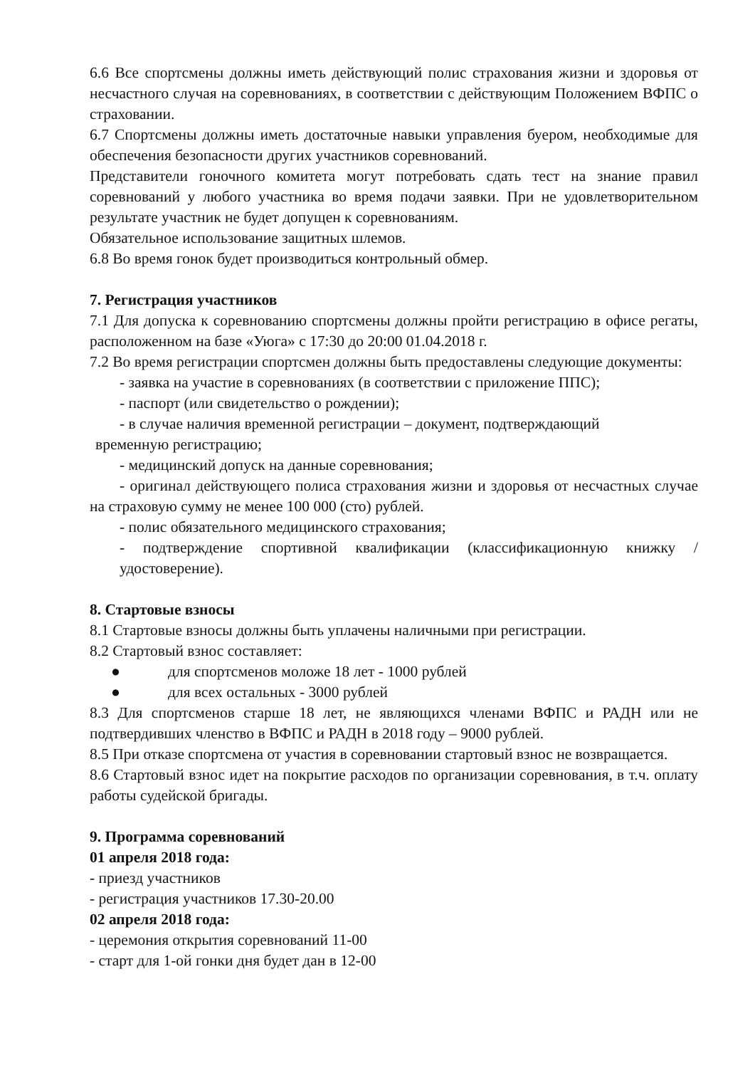6.6 Все спортсмены должны иметь действующий полис страхования жизни и здоровья от несчастного случая на соревнованиях, в соответствии с действующим Положением ВФПС о страховании.
6.7 Спортсмены должны иметь достаточные навыки управления буером, необходимые для обеспечения безопасности других участников соревнований.
Представители гоночного комитета могут потребовать сдать тест на знание правил соревнований у любого участника во время подачи заявки. При не удовлетворительном результате участник не будет допущен к соревнованиям.
Обязательное использование защитных шлемов.
6.8 Во время гонок будет производиться контрольный обмер.
7. Регистрация участников
7.1 Для допуска к соревнованию спортсмены должны пройти регистрацию в офисе регаты, расположенном на базе «Уюга» с 17:30 до 20:00 01.04.2018 г.
7.2 Во время регистрации спортсмен должны быть предоставлены следующие документы:
- заявка на участие в соревнованиях (в соответствии с приложение ППС);
- паспорт (или свидетельство о рождении);
- в случае наличия временной регистрации – документ, подтверждающий
временную регистрацию;
- медицинский допуск на данные соревнования;
- оригинал действующего полиса страхования жизни и здоровья от несчастных случае на страховую сумму не менее 100 000 (сто) рублей.
- полис обязательного медицинского страхования;
- подтверждение спортивной квалификации (классификационную книжку / удостоверение).
8. Стартовые взносы
8.1 Стартовые взносы должны быть уплачены наличными при регистрации.
8.2 Стартовый взнос составляет:
● для спортсменов моложе 18 лет - 1000 рублей
● для всех остальных - 3000 рублей
8.3 Для спортсменов старше 18 лет, не являющихся членами ВФПС и РАДН или не подтвердивших членство в ВФПС и РАДН в 2018 году – 9000 рублей.
8.5 При отказе спортсмена от участия в соревновании стартовый взнос не возвращается.
8.6 Стартовый взнос идет на покрытие расходов по организации соревнования, в т.ч. оплату работы судейской бригады.
9. Программа соревнований
01 апреля 2018 года:
- приезд участников
- регистрация участников 17.30-20.00
02 апреля 2018 года:
- церемония открытия соревнований 11-00
- старт для 1-ой гонки дня будет дан в 12-00